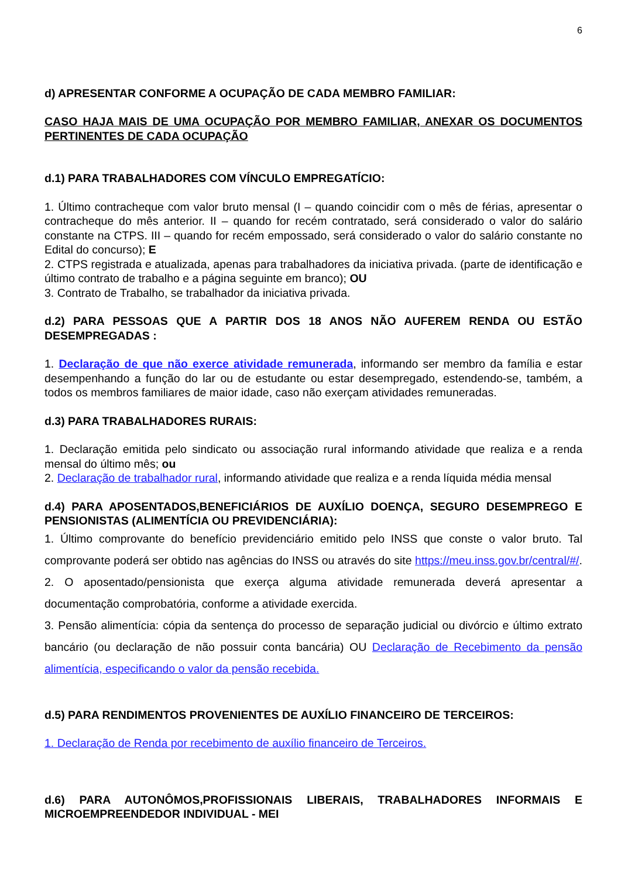6
d) APRESENTAR CONFORME A OCUPAÇÃO DE CADA MEMBRO FAMILIAR:
CASO HAJA MAIS DE UMA OCUPAÇÃO POR MEMBRO FAMILIAR, ANEXAR OS DOCUMENTOS PERTINENTES DE CADA OCUPAÇÃO
d.1) PARA TRABALHADORES COM VÍNCULO EMPREGATÍCIO:
1. Último contracheque com valor bruto mensal (I – quando coincidir com o mês de férias, apresentar o contracheque do mês anterior. II – quando for recém contratado, será considerado o valor do salário constante na CTPS. III – quando for recém empossado, será considerado o valor do salário constante no Edital do concurso); E
2. CTPS registrada e atualizada, apenas para trabalhadores da iniciativa privada. (parte de identificação e último contrato de trabalho e a página seguinte em branco); OU
3. Contrato de Trabalho, se trabalhador da iniciativa privada.
d.2) PARA PESSOAS QUE A PARTIR DOS 18 ANOS NÃO AUFEREM RENDA OU ESTÃO DESEMPREGADAS :
1. Declaração de que não exerce atividade remunerada, informando ser membro da família e estar desempenhando a função do lar ou de estudante ou estar desempregado, estendendo-se, também, a todos os membros familiares de maior idade, caso não exerçam atividades remuneradas.
d.3) PARA TRABALHADORES RURAIS:
1. Declaração emitida pelo sindicato ou associação rural informando atividade que realiza e a renda mensal do último mês; ou
2. Declaração de trabalhador rural, informando atividade que realiza e a renda líquida média mensal
d.4) PARA APOSENTADOS,BENEFICIÁRIOS DE AUXÍLIO DOENÇA, SEGURO DESEMPREGO E PENSIONISTAS (ALIMENTÍCIA OU PREVIDENCIÁRIA):
1. Último comprovante do benefício previdenciário emitido pelo INSS que conste o valor bruto. Tal comprovante poderá ser obtido nas agências do INSS ou através do site https://meu.inss.gov.br/central/#/.
2. O aposentado/pensionista que exerça alguma atividade remunerada deverá apresentar a documentação comprobatória, conforme a atividade exercida.
3. Pensão alimentícia: cópia da sentença do processo de separação judicial ou divórcio e último extrato bancário (ou declaração de não possuir conta bancária) OU Declaração de Recebimento da pensão alimentícia, especificando o valor da pensão recebida.
d.5) PARA RENDIMENTOS PROVENIENTES DE AUXÍLIO FINANCEIRO DE TERCEIROS:
1. Declaração de Renda por recebimento de auxílio financeiro de Terceiros.
d.6) PARA AUTONÔMOS,PROFISSIONAIS LIBERAIS, TRABALHADORES INFORMAIS E MICROEMPREENDEDOR INDIVIDUAL - MEI